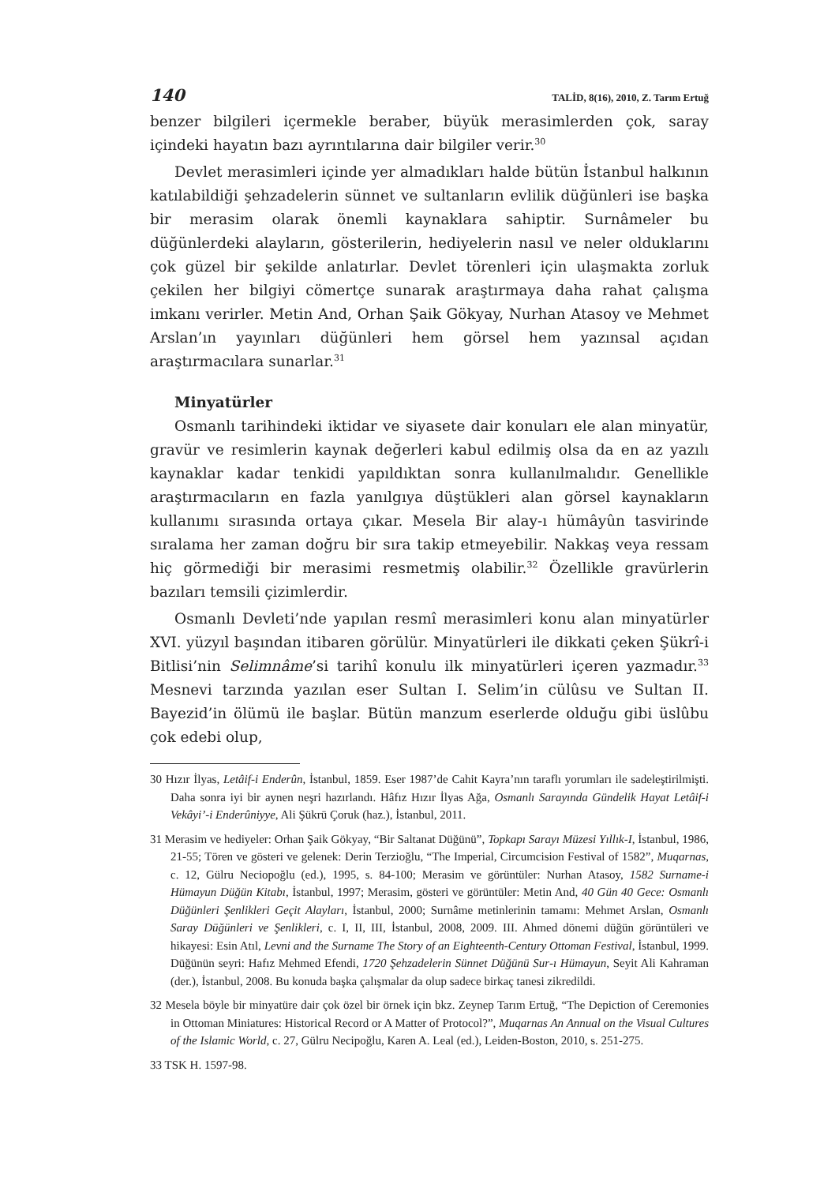140 TALİD, 8(16), 2010, Z. Tarım Ertuğ
benzer bilgileri içermekle beraber, büyük merasimlerden çok, saray içindeki hayatın bazı ayrıntılarına dair bilgiler verir.<sup>30</sup>
Devlet merasimleri içinde yer almadıkları halde bütün İstanbul halkının katılabildiği şehzadelerin sünnet ve sultanların evlilik düğünleri ise başka bir merasim olarak önemli kaynaklara sahiptir. Surnâmeler bu düğünlerdeki alayların, gösterilerin, hediyelerin nasıl ve neler olduklarını çok güzel bir şekilde anlatırlar. Devlet törenleri için ulaşmakta zorluk çekilen her bilgiyi cömertçe sunarak araştırmaya daha rahat çalışma imkanı verirler. Metin And, Orhan Şaik Gökyay, Nurhan Atasoy ve Mehmet Arslan’ın yayınları düğünleri hem görsel hem yazınsal açıdan araştırmacılara sunarlar.<sup>31</sup>
Minyatürler
Osmanlı tarihindeki iktidar ve siyasete dair konuları ele alan minyatür, gravür ve resimlerin kaynak değerleri kabul edilmiş olsa da en az yazılı kaynaklar kadar tenkidi yapıldıktan sonra kullanılmalıdır. Genellikle araştırmacıların en fazla yanılgıya düştükleri alan görsel kaynakların kullanımı sırasında ortaya çıkar. Mesela Bir alay-ı hümâyûn tasvirinde sıralama her zaman doğru bir sıra takip etmeyebilir. Nakkaş veya ressam hiç görmediği bir merasimi resmetmiş olabilir.<sup>32</sup> Özellikle gravürlerin bazıları temsili çizimlerdir.
Osmanlı Devleti’nde yapılan resmî merasimleri konu alan minyatürler XVI. yüzyıl başından itibaren görülür. Minyatürleri ile dikkati çeken Şükrî-i Bitlisi’nin Selimnâme’si tarihî konulu ilk minyatürleri içeren yazmadır.<sup>33</sup> Mesnevi tarzında yazılan eser Sultan I. Selim’in cülûsu ve Sultan II. Bayezid’in ölümü ile başlar. Bütün manzum eserlerde olduğu gibi üslûbu çok edebi olup,
30 Hızır İlyas, Letâif-i Enderûn, İstanbul, 1859. Eser 1987’de Cahit Kayra’nın taraflı yorumları ile sadeleştirilmişti. Daha sonra iyi bir aynen neşri hazırlandı. Hâfız Hızır İlyas Ağa, Osmanlı Sarayında Gündelik Hayat Letâif-i Vekâyi’-i Enderûniyye, Ali Şükrü Çoruk (haz.), İstanbul, 2011.
31 Merasim ve hediyeler: Orhan Şaik Gökyay, “Bir Saltanat Düğünü”, Topkapı Sarayı Müzesi Yıllık-I, İstanbul, 1986, 21-55; Tören ve gösteri ve gelenek: Derin Terzioğlu, “The Imperial, Circumcision Festival of 1582”, Muqarnas, c. 12, Gülru Neciopoğlu (ed.), 1995, s. 84-100; Merasim ve görüntüler: Nurhan Atasoy, 1582 Surname-i Hümayun Düğün Kitabı, İstanbul, 1997; Merasim, gösteri ve görüntüler: Metin And, 40 Gün 40 Gece: Osmanlı Düğünleri Şenlikleri Geçit Alayları, İstanbul, 2000; Surnâme metinlerinin tamamı: Mehmet Arslan, Osmanlı Saray Düğünleri ve Şenlikleri, c. I, II, III, İstanbul, 2008, 2009. III. Ahmed dönemi düğün görüntüleri ve hikayesi: Esin Atıl, Levni and the Surname The Story of an Eighteenth-Century Ottoman Festival, İstanbul, 1999. Düğünün seyri: Hafız Mehmed Efendi, 1720 Şehzadelerin Sünnet Düğünü Sur-ı Hümayun, Seyit Ali Kahraman (der.), İstanbul, 2008. Bu konuda başka çalışmalar da olup sadece birkaç tanesi zikredildi.
32 Mesela böyle bir minyatüre dair çok özel bir örnek için bkz. Zeynep Tarım Ertuğ, “The Depiction of Ceremonies in Ottoman Miniatures: Historical Record or A Matter of Protocol?”, Muqarnas An Annual on the Visual Cultures of the Islamic World, c. 27, Gülru Necipoğlu, Karen A. Leal (ed.), Leiden-Boston, 2010, s. 251-275.
33 TSK H. 1597-98.